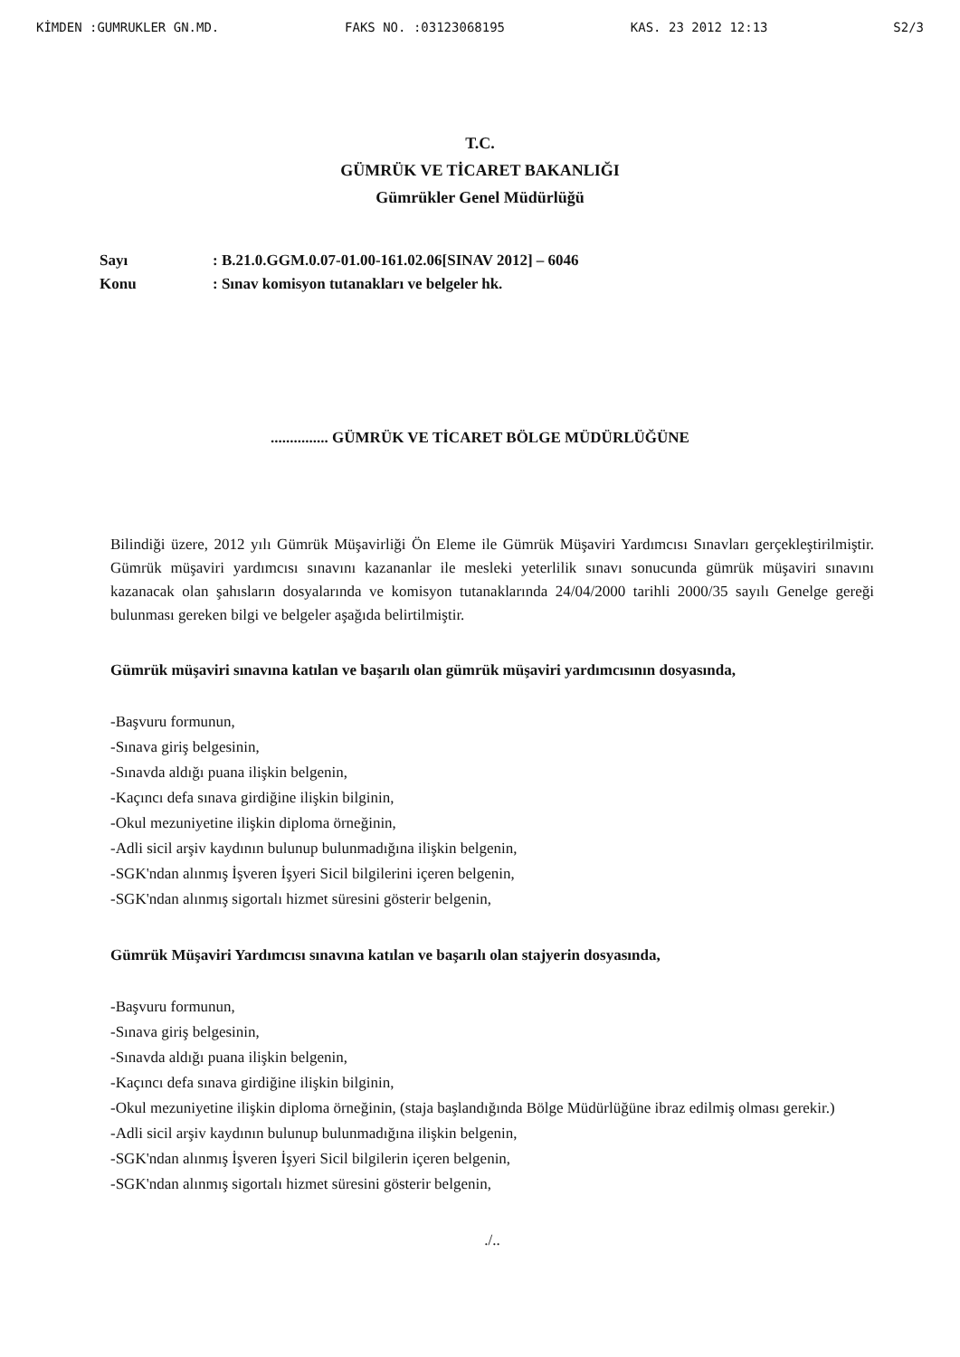KİMDEN :GUMRUKLER GN.MD. FAKS NO. :03123068195 KAS. 23 2012 12:13 S2/3
T.C.
GÜMRÜK VE TİCARET BAKANLIĞI
Gümrükler Genel Müdürlüğü
Sayı: B.21.0.GGM.0.07-01.00-161.02.06[SINAV 2012] – 6046 Konu: Sınav komisyon tutanakları ve belgeler hk.
............... GÜMRÜK VE TİCARET BÖLGE MÜDÜRLÜĞÜNE
Bilindiği üzere, 2012 yılı Gümrük Müşavirliği Ön Eleme ile Gümrük Müşaviri Yardımcısı Sınavları gerçekleştirilmiştir. Gümrük müşaviri yardımcısı sınavını kazananlar ile mesleki yeterlilik sınavı sonucunda gümrük müşaviri sınavını kazanacak olan şahısların dosyalarında ve komisyon tutanaklarında 24/04/2000 tarihli 2000/35 sayılı Genelge gereği bulunması gereken bilgi ve belgeler aşağıda belirtilmiştir.
Gümrük müşaviri sınavına katılan ve başarılı olan gümrük müşaviri yardımcısının dosyasında,
-Başvuru formunun,
-Sınava giriş belgesinin,
-Sınavda aldığı puana ilişkin belgenin,
-Kaçıncı defa sınava girdiğine ilişkin bilginin,
-Okul mezuniyetine ilişkin diploma örneğinin,
-Adli sicil arşiv kaydının bulunup bulunmadığına ilişkin belgenin,
-SGK'ndan alınmış İşveren İşyeri Sicil bilgilerini içeren belgenin,
-SGK'ndan alınmış sigortalı hizmet süresini gösterir belgenin,
Gümrük Müşaviri Yardımcısı sınavına katılan ve başarılı olan stajyerin dosyasında,
-Başvuru formunun,
-Sınava giriş belgesinin,
-Sınavda aldığı puana ilişkin belgenin,
-Kaçıncı defa sınava girdiğine ilişkin bilginin,
-Okul mezuniyetine ilişkin diploma örneğinin, (staja başlandığında Bölge Müdürlüğüne ibraz edilmiş olması gerekir.)
-Adli sicil arşiv kaydının bulunup bulunmadığına ilişkin belgenin,
-SGK'ndan alınmış İşveren İşyeri Sicil bilgilerin içeren belgenin,
-SGK'ndan alınmış sigortalı hizmet süresini gösterir belgenin,
./..